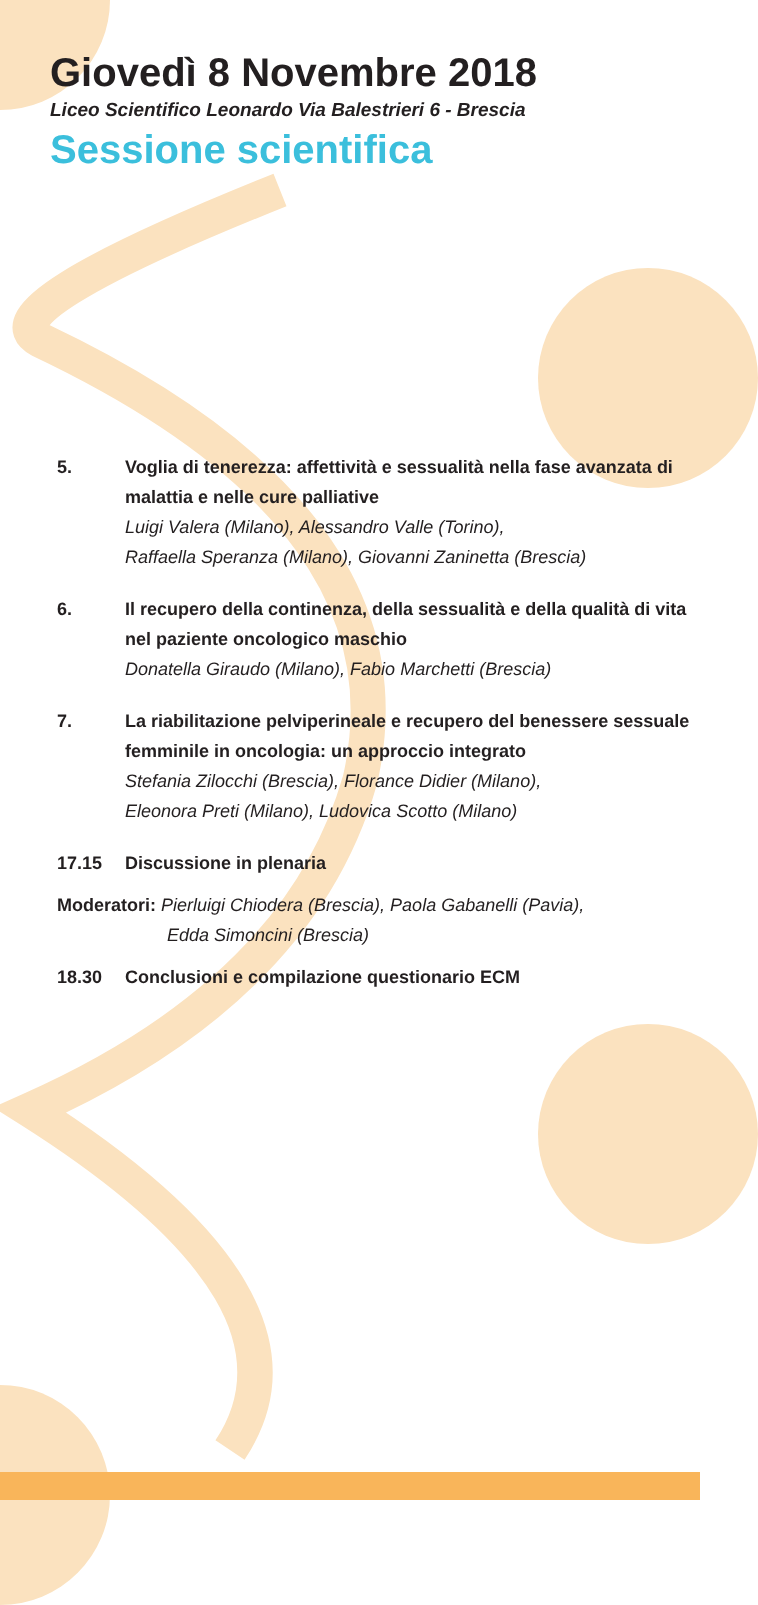Giovedì 8 Novembre 2018
Liceo Scientifico Leonardo Via Balestrieri 6 - Brescia
Sessione scientifica
5. Voglia di tenerezza: affettività e sessualità nella fase avanzata di malattia e nelle cure palliative
Luigi Valera (Milano), Alessandro Valle (Torino),
Raffaella Speranza (Milano), Giovanni Zaninetta (Brescia)
6. Il recupero della continenza, della sessualità e della qualità di vita nel paziente oncologico maschio
Donatella Giraudo (Milano), Fabio Marchetti (Brescia)
7. La riabilitazione pelviperineale e recupero del benessere sessuale femminile in oncologia: un approccio integrato
Stefania Zilocchi (Brescia), Florance Didier (Milano),
Eleonora Preti (Milano), Ludovica Scotto (Milano)
17.15 Discussione in plenaria
Moderatori: Pierluigi Chiodera (Brescia), Paola Gabanelli (Pavia),
Edda Simoncini (Brescia)
18.30 Conclusioni e compilazione questionario ECM